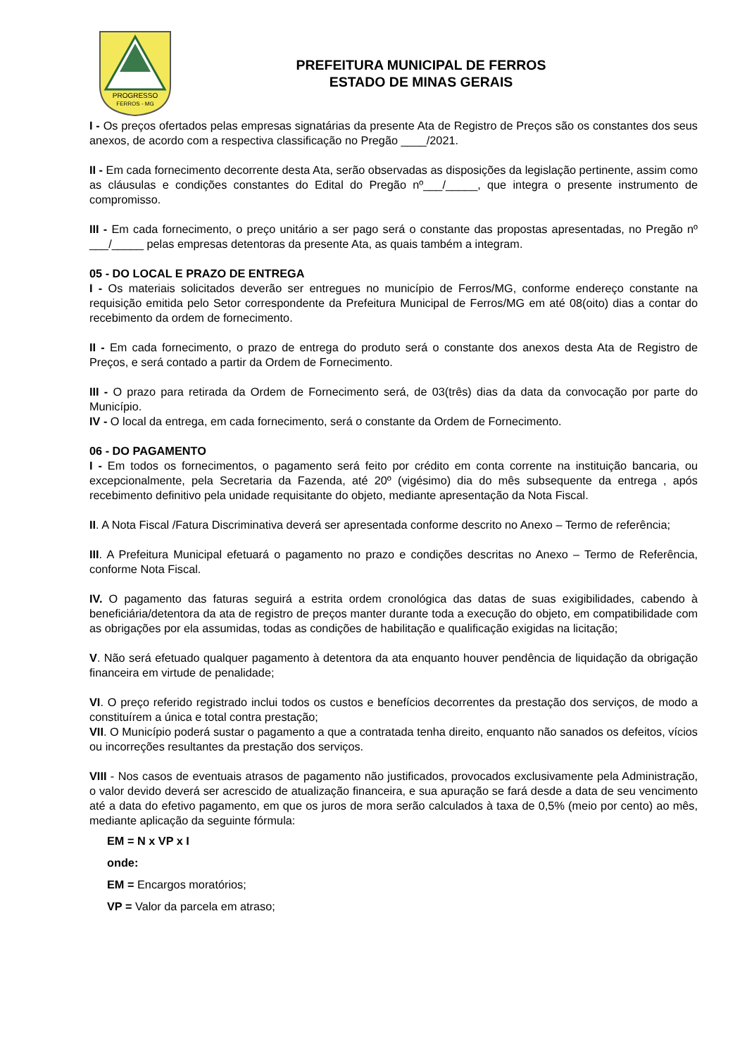PROGRESSO
FERROS - MG
PREFEITURA MUNICIPAL DE FERROS
ESTADO DE MINAS GERAIS
I - Os preços ofertados pelas empresas signatárias da presente Ata de Registro de Preços são os constantes dos seus anexos, de acordo com a respectiva classificação no Pregão ____/2021.
II - Em cada fornecimento decorrente desta Ata, serão observadas as disposições da legislação pertinente, assim como as cláusulas e condições constantes do Edital do Pregão nº___/_____, que integra o presente instrumento de compromisso.
III - Em cada fornecimento, o preço unitário a ser pago será o constante das propostas apresentadas, no Pregão nº ___/_____ pelas empresas detentoras da presente Ata, as quais também a integram.
05 - DO LOCAL E PRAZO DE ENTREGA
I - Os materiais solicitados deverão ser entregues no município de Ferros/MG, conforme endereço constante na requisição emitida pelo Setor correspondente da Prefeitura Municipal de Ferros/MG em até 08(oito) dias a contar do recebimento da ordem de fornecimento.
II - Em cada fornecimento, o prazo de entrega do produto será o constante dos anexos desta Ata de Registro de Preços, e será contado a partir da Ordem de Fornecimento.
III - O prazo para retirada da Ordem de Fornecimento será, de 03(três) dias da data da convocação por parte do Município.
IV - O local da entrega, em cada fornecimento, será o constante da Ordem de Fornecimento.
06 - DO PAGAMENTO
I - Em todos os fornecimentos, o pagamento será feito por crédito em conta corrente na instituição bancaria, ou excepcionalmente, pela Secretaria da Fazenda, até 20º (vigésimo) dia do mês subsequente da entrega , após recebimento definitivo pela unidade requisitante do objeto, mediante apresentação da Nota Fiscal.
II. A Nota Fiscal /Fatura Discriminativa deverá ser apresentada conforme descrito no Anexo – Termo de referência;
III. A Prefeitura Municipal efetuará o pagamento no prazo e condições descritas no Anexo – Termo de Referência, conforme Nota Fiscal.
IV. O pagamento das faturas seguirá a estrita ordem cronológica das datas de suas exigibilidades, cabendo à beneficiária/detentora da ata de registro de preços manter durante toda a execução do objeto, em compatibilidade com as obrigações por ela assumidas, todas as condições de habilitação e qualificação exigidas na licitação;
V. Não será efetuado qualquer pagamento à detentora da ata enquanto houver pendência de liquidação da obrigação financeira em virtude de penalidade;
VI. O preço referido registrado inclui todos os custos e benefícios decorrentes da prestação dos serviços, de modo a constituírem a única e total contra prestação;
VII. O Município poderá sustar o pagamento a que a contratada tenha direito, enquanto não sanados os defeitos, vícios ou incorreções resultantes da prestação dos serviços.
VIII - Nos casos de eventuais atrasos de pagamento não justificados, provocados exclusivamente pela Administração, o valor devido deverá ser acrescido de atualização financeira, e sua apuração se fará desde a data de seu vencimento até a data do efetivo pagamento, em que os juros de mora serão calculados à taxa de 0,5% (meio por cento) ao mês, mediante aplicação da seguinte fórmula:
EM = N x VP x I
onde:
EM = Encargos moratórios;
VP = Valor da parcela em atraso;